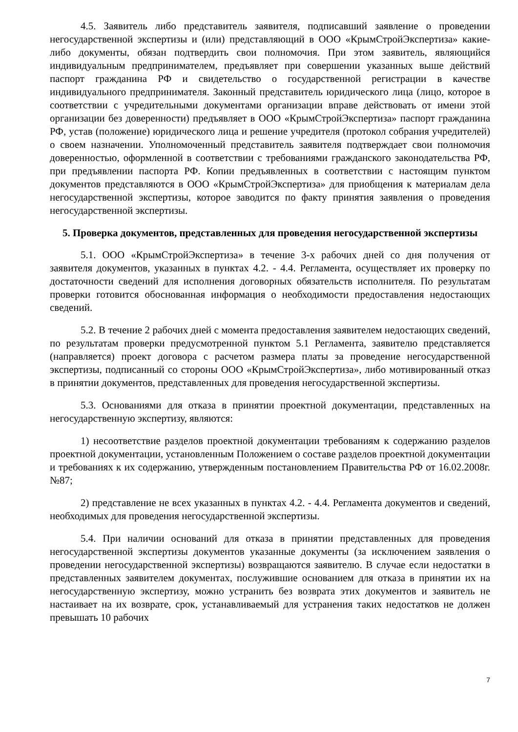4.5. Заявитель либо представитель заявителя, подписавший заявление о проведении негосударственной экспертизы и (или) представляющий в ООО «КрымСтройЭкспертиза» какие-либо документы, обязан подтвердить свои полномочия. При этом заявитель, являющийся индивидуальным предпринимателем, предъявляет при совершении указанных выше действий паспорт гражданина РФ и свидетельство о государственной регистрации в качестве индивидуального предпринимателя. Законный представитель юридического лица (лицо, которое в соответствии с учредительными документами организации вправе действовать от имени этой организации без доверенности) предъявляет в ООО «КрымСтройЭкспертиза» паспорт гражданина РФ, устав (положение) юридического лица и решение учредителя (протокол собрания учредителей) о своем назначении. Уполномоченный представитель заявителя подтверждает свои полномочия доверенностью, оформленной в соответствии с требованиями гражданского законодательства РФ, при предъявлении паспорта РФ. Копии предъявленных в соответствии с настоящим пунктом документов представляются в ООО «КрымСтройЭкспертиза» для приобщения к материалам дела негосударственной экспертизы, которое заводится по факту принятия заявления о проведения негосударственной экспертизы.
5. Проверка документов, представленных для проведения негосударственной экспертизы
5.1. ООО «КрымСтройЭкспертиза» в течение 3-х рабочих дней со дня получения от заявителя документов, указанных в пунктах 4.2. - 4.4. Регламента, осуществляет их проверку по достаточности сведений для исполнения договорных обязательств исполнителя. По результатам проверки готовится обоснованная информация о необходимости предоставления недостающих сведений.
5.2. В течение 2 рабочих дней с момента предоставления заявителем недостающих сведений, по результатам проверки предусмотренной пунктом 5.1 Регламента, заявителю представляется (направляется) проект договора с расчетом размера платы за проведение негосударственной экспертизы, подписанный со стороны ООО «КрымСтройЭкспертиза», либо мотивированный отказ в принятии документов, представленных для проведения негосударственной экспертизы.
5.3. Основаниями для отказа в принятии проектной документации, представленных на негосударственную экспертизу, являются:
1) несоответствие разделов проектной документации требованиям к содержанию разделов проектной документации, установленным Положением о составе разделов проектной документации и требованиях к их содержанию, утвержденным постановлением Правительства РФ от 16.02.2008г. №87;
2) представление не всех указанных в пунктах 4.2. - 4.4. Регламента документов и сведений, необходимых для проведения негосударственной экспертизы.
5.4. При наличии оснований для отказа в принятии представленных для проведения негосударственной экспертизы документов указанные документы (за исключением заявления о проведении негосударственной экспертизы) возвращаются заявителю. В случае если недостатки в представленных заявителем документах, послужившие основанием для отказа в принятии их на негосударственную экспертизу, можно устранить без возврата этих документов и заявитель не настаивает на их возврате, срок, устанавливаемый для устранения таких недостатков не должен превышать 10 рабочих
7